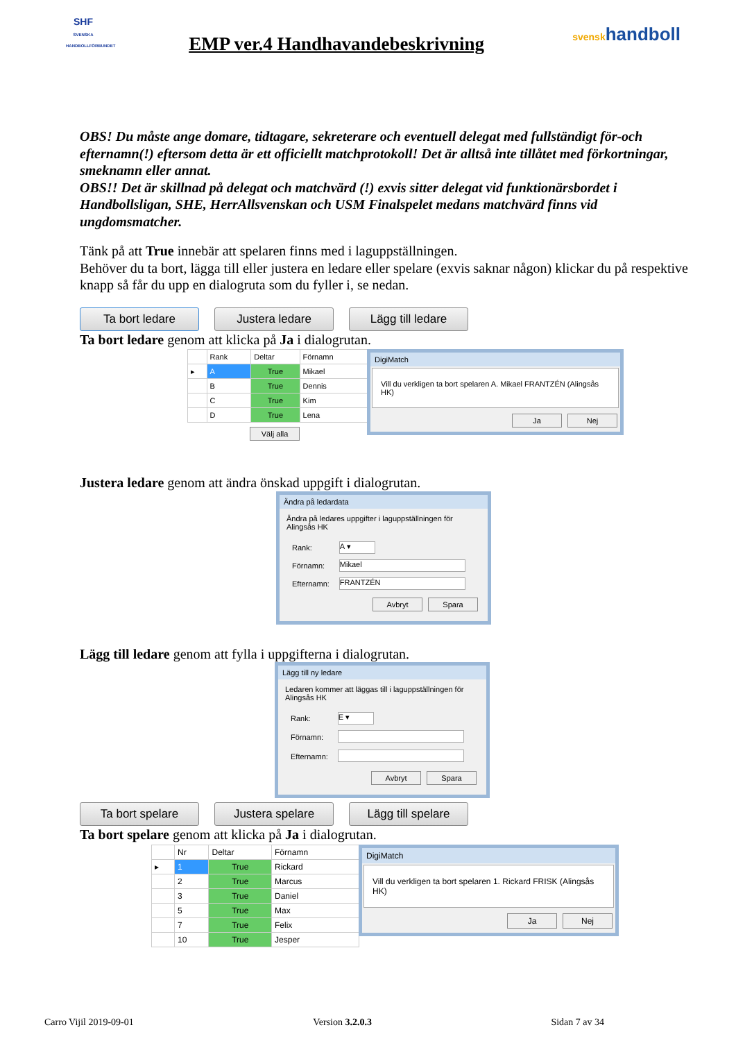SHF
SVENSKA HANDBOLLFÖRBUNDET
EMP ver.4 Handhavandebeskrivning
svenskhandboll
OBS! Du måste ange domare, tidtagare, sekreterare och eventuell delegat med fullständigt för-och efternamn(!) eftersom detta är ett officiellt matchprotokoll! Det är alltså inte tillåtet med förkortningar, smeknamn eller annat.
OBS!! Det är skillnad på delegat och matchvärd (!) exvis sitter delegat vid funktionärsbordet i Handbollsligan, SHE, HerrAllsvenskan och USM Finalspelet medans matchvärd finns vid ungdomsmatcher.
Tänk på att True innebär att spelaren finns med i laguppställningen.
Behöver du ta bort, lägga till eller justera en ledare eller spelare (exvis saknar någon) klickar du på respektive knapp så får du upp en dialogruta som du fyller i, se nedan.
Ta bort ledare Justera ledare Lägg till ledare
Ta bort ledare genom att klicka på Ja i dialogrutan.
| | Rank | Deltar | Förnamn |
| --- | --- | --- | --- |
| ▸ | A | True | Mikael |
| | B | True | Dennis |
| | C | True | Kim |
| | D | True | Lena |
Välj alla
DigiMatch
Vill du verkligen ta bort spelaren A. Mikael FRANTZÉN (Alingsås HK)
Ja Nej
Justera ledare genom att ändra önskad uppgift i dialogrutan.
Ändra på ledardata
Ändra på ledares uppgifter i laguppställningen för Alingsås HK
| Rank: | A ▾ |
| Förnamn: | Mikael |
| Efternamn: | FRANTZÉN |
Avbryt Spara
Lägg till ledare genom att fylla i uppgifterna i dialogrutan.
Lägg till ny ledare
Ledaren kommer att läggas till i laguppställningen för Alingsås HK
| Rank: | E ▾ |
| Förnamn: | |
| Efternamn: | |
Avbryt Spara
Ta bort spelare Justera spelare Lägg till spelare
Ta bort spelare genom att klicka på Ja i dialogrutan.
| | Nr | Deltar | Förnamn |
| --- | --- | --- | --- |
| ▸ | 1 | True | Rickard |
| | 2 | True | Marcus |
| | 3 | True | Daniel |
| | 5 | True | Max |
| | 7 | True | Felix |
| | 10 | True | Jesper |
DigiMatch
Vill du verkligen ta bort spelaren 1. Rickard FRISK (Alingsås HK)
Ja Nej
Carro Vijil 2019-09-01 Version 3.2.0.3 Sidan 7 av 34